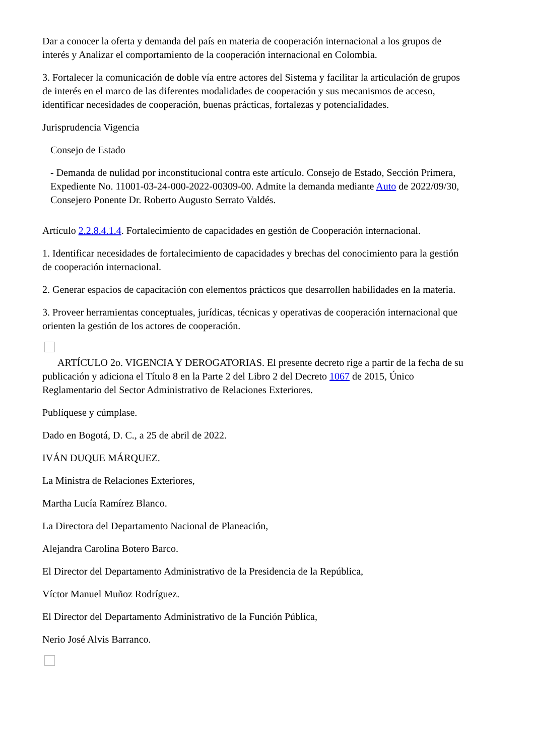Dar a conocer la oferta y demanda del país en materia de cooperación internacional a los grupos de interés y Analizar el comportamiento de la cooperación internacional en Colombia.
3. Fortalecer la comunicación de doble vía entre actores del Sistema y facilitar la articulación de grupos de interés en el marco de las diferentes modalidades de cooperación y sus mecanismos de acceso, identificar necesidades de cooperación, buenas prácticas, fortalezas y potencialidades.
Jurisprudencia Vigencia
Consejo de Estado
- Demanda de nulidad por inconstitucional contra este artículo. Consejo de Estado, Sección Primera, Expediente No. 11001-03-24-000-2022-00309-00. Admite la demanda mediante Auto de 2022/09/30, Consejero Ponente Dr. Roberto Augusto Serrato Valdés.
Artículo 2.2.8.4.1.4. Fortalecimiento de capacidades en gestión de Cooperación internacional.
1. Identificar necesidades de fortalecimiento de capacidades y brechas del conocimiento para la gestión de cooperación internacional.
2. Generar espacios de capacitación con elementos prácticos que desarrollen habilidades en la materia.
3. Proveer herramientas conceptuales, jurídicas, técnicas y operativas de cooperación internacional que orienten la gestión de los actores de cooperación.
ARTÍCULO 2o. VIGENCIA Y DEROGATORIAS. El presente decreto rige a partir de la fecha de su publicación y adiciona el Título 8 en la Parte 2 del Libro 2 del Decreto 1067 de 2015, Único Reglamentario del Sector Administrativo de Relaciones Exteriores.
Publíquese y cúmplase.
Dado en Bogotá, D. C., a 25 de abril de 2022.
IVÁN DUQUE MÁRQUEZ.
La Ministra de Relaciones Exteriores,
Martha Lucía Ramírez Blanco.
La Directora del Departamento Nacional de Planeación,
Alejandra Carolina Botero Barco.
El Director del Departamento Administrativo de la Presidencia de la República,
Víctor Manuel Muñoz Rodríguez.
El Director del Departamento Administrativo de la Función Pública,
Nerio José Alvis Barranco.